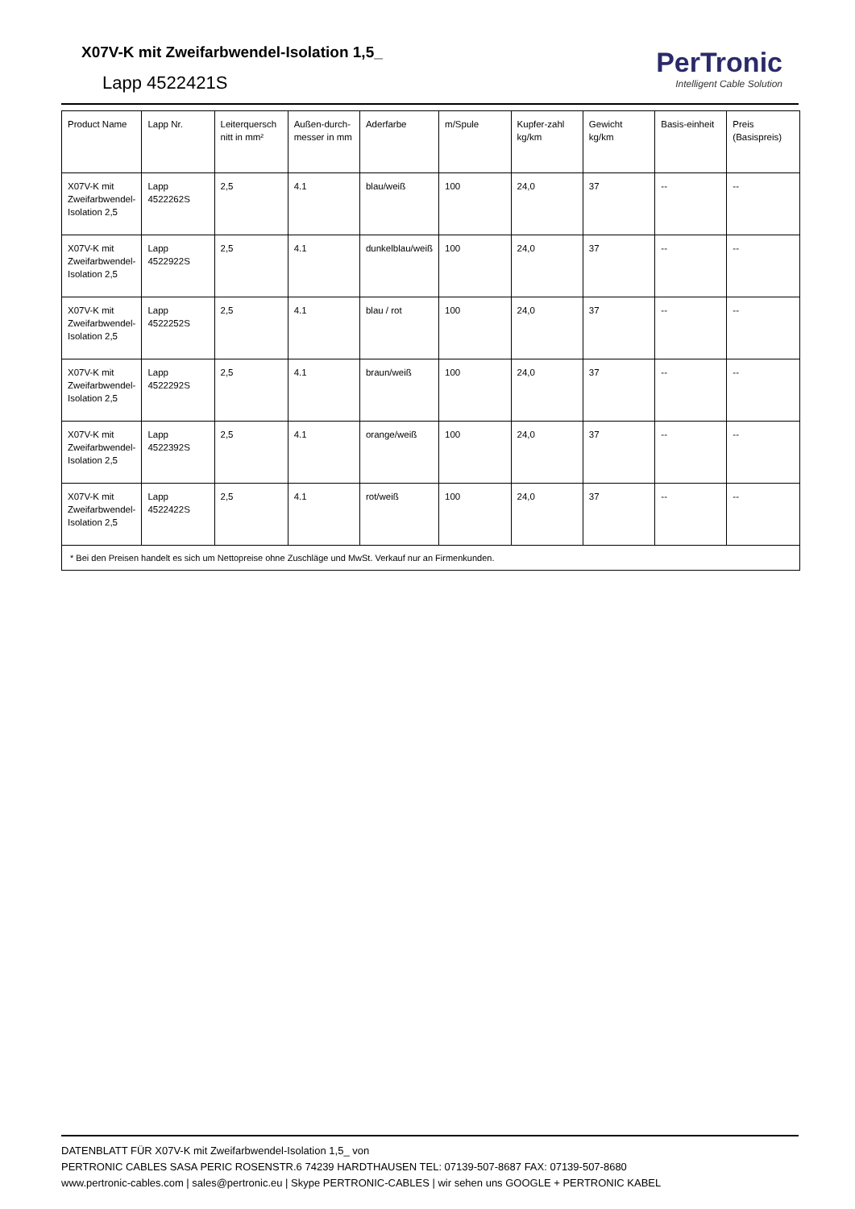X07V-K mit Zweifarbwendel-Isolation 1,5_
Lapp 4522421S
PerTronic
Intelligent Cable Solution
| Product Name | Lapp Nr. | Leiterquersch nitt in mm² | Außen-durch-messer in mm | Aderfarbe | m/Spule | Kupfer-zahl kg/km | Gewicht kg/km | Basis-einheit | Preis (Basispreis) |
| --- | --- | --- | --- | --- | --- | --- | --- | --- | --- |
| X07V-K mit Zweifarbwendel-Isolation 2,5 | Lapp 4522262S | 2,5 | 4.1 | blau/weiß | 100 | 24,0 | 37 | -- | -- |
| X07V-K mit Zweifarbwendel-Isolation 2,5 | Lapp 4522922S | 2,5 | 4.1 | dunkelblau/weiß | 100 | 24,0 | 37 | -- | -- |
| X07V-K mit Zweifarbwendel-Isolation 2,5 | Lapp 4522252S | 2,5 | 4.1 | blau / rot | 100 | 24,0 | 37 | -- | -- |
| X07V-K mit Zweifarbwendel-Isolation 2,5 | Lapp 4522292S | 2,5 | 4.1 | braun/weiß | 100 | 24,0 | 37 | -- | -- |
| X07V-K mit Zweifarbwendel-Isolation 2,5 | Lapp 4522392S | 2,5 | 4.1 | orange/weiß | 100 | 24,0 | 37 | -- | -- |
| X07V-K mit Zweifarbwendel-Isolation 2,5 | Lapp 4522422S | 2,5 | 4.1 | rot/weiß | 100 | 24,0 | 37 | -- | -- |
| * Bei den Preisen handelt es sich um Nettopreise ohne Zuschläge und MwSt. Verkauf nur an Firmenkunden. | | | | | | | | | |
DATENBLATT FÜR X07V-K mit Zweifarbwendel-Isolation 1,5_ von
PERTRONIC CABLES SASA PERIC ROSENSTR.6 74239 HARDTHAUSEN TEL: 07139-507-8687 FAX: 07139-507-8680
www.pertronic-cables.com | sales@pertronic.eu | Skype PERTRONIC-CABLES | wir sehen uns GOOGLE + PERTRONIC KABEL